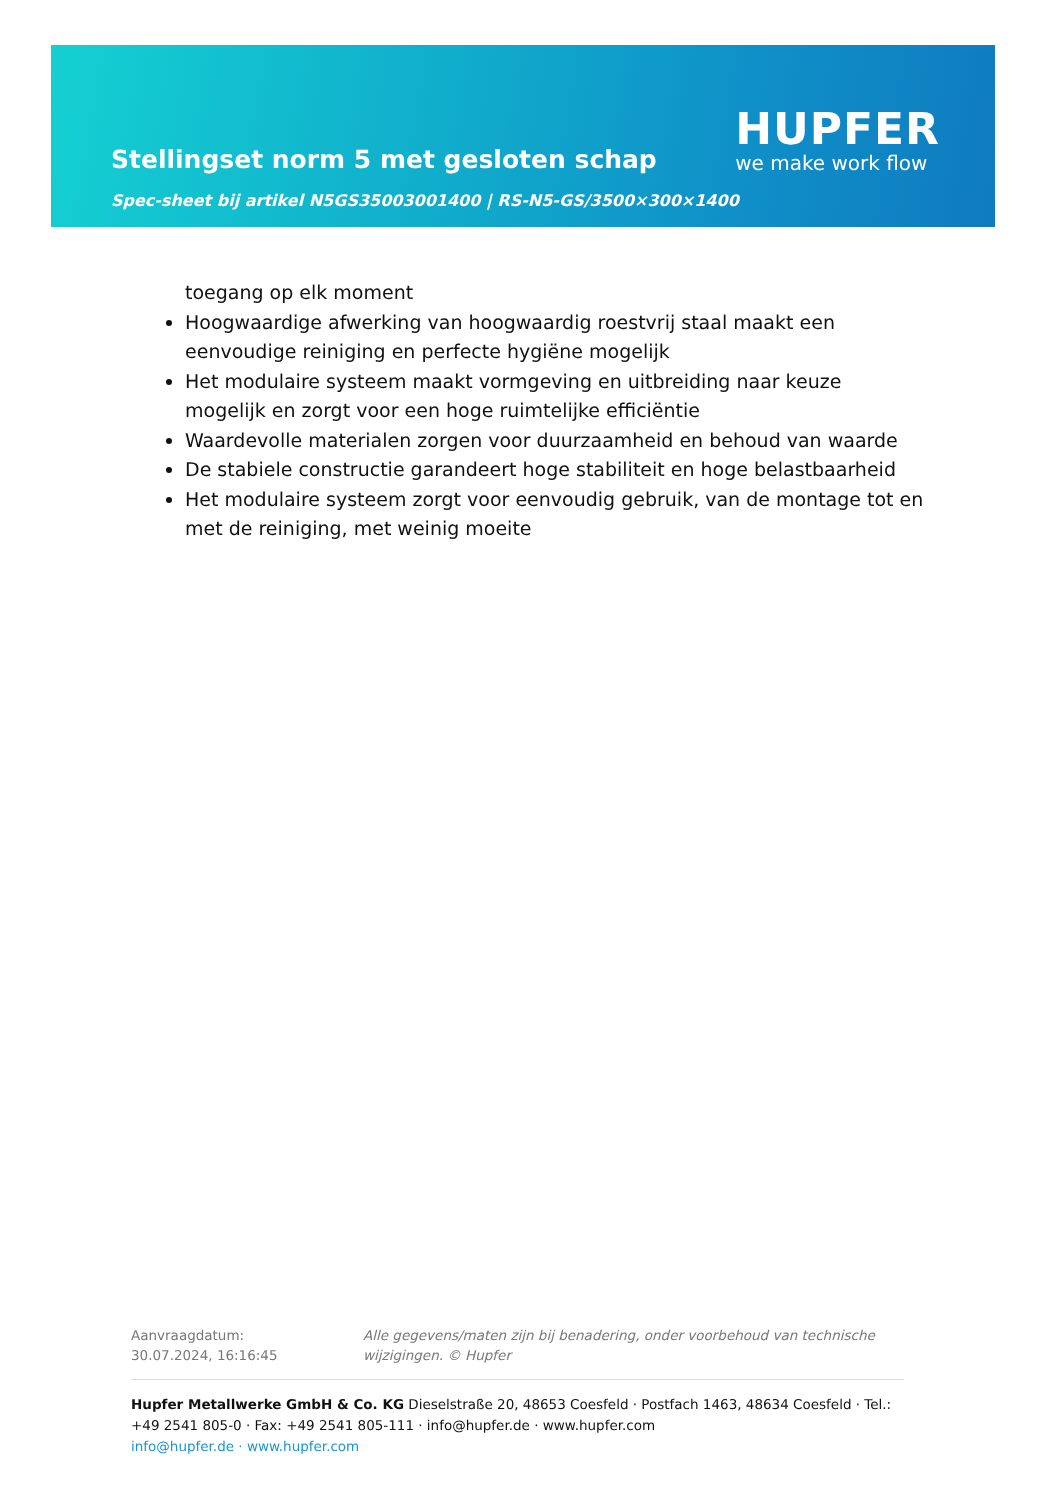Stellingset norm 5 met gesloten schap
Spec-sheet bij artikel N5GS35003001400 | RS-N5-GS/3500×300×1400
HUPFER
we make work flow
toegang op elk moment
Hoogwaardige afwerking van hoogwaardig roestvrij staal maakt een eenvoudige reiniging en perfecte hygiëne mogelijk
Het modulaire systeem maakt vormgeving en uitbreiding naar keuze mogelijk en zorgt voor een hoge ruimtelijke efficiëntie
Waardevolle materialen zorgen voor duurzaamheid en behoud van waarde
De stabiele constructie garandeert hoge stabiliteit en hoge belastbaarheid
Het modulaire systeem zorgt voor eenvoudig gebruik, van de montage tot en met de reiniging, met weinig moeite
Aanvraagdatum: 30.07.2024, 16:16:45
Alle gegevens/maten zijn bij benadering, onder voorbehoud van technische wijzigingen. © Hupfer
Hupfer Metallwerke GmbH & Co. KG Dieselstraße 20, 48653 Coesfeld · Postfach 1463, 48634 Coesfeld · Tel.: +49 2541 805-0 · Fax: +49 2541 805-111 · info@hupfer.de · www.hupfer.com
info@hupfer.de · www.hupfer.com